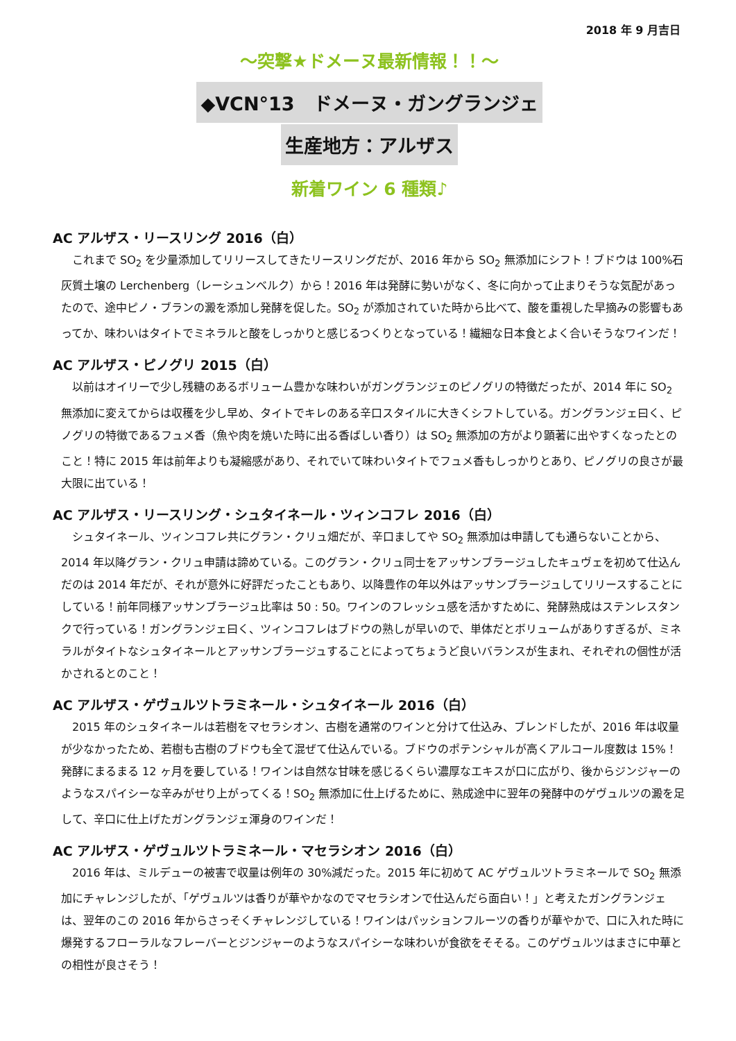2018 年 9 月吉日
～突撃★ドメーヌ最新情報！！～
◆VCN°13　ドメーヌ・ガングランジェ
生産地方：アルザス
新着ワイン 6 種類♪
AC アルザス・リースリング 2016（白）
これまで SO<sub>2</sub> を少量添加してリリースしてきたリースリングだが、2016 年から SO<sub>2</sub> 無添加にシフト！ブドウは 100%石灰質土壌の Lerchenberg（レーシュンベルク）から！2016 年は発酵に勢いがなく、冬に向かって止まりそうな気配があったので、途中ピノ・ブランの澱を添加し発酵を促した。SO<sub>2</sub> が添加されていた時から比べて、酸を重視した早摘みの影響もあってか、味わいはタイトでミネラルと酸をしっかりと感じるつくりとなっている！繊細な日本食とよく合いそうなワインだ！
AC アルザス・ピノグリ 2015（白）
以前はオイリーで少し残糖のあるボリューム豊かな味わいがガングランジェのピノグリの特徴だったが、2014 年に SO<sub>2</sub> 無添加に変えてからは収穫を少し早め、タイトでキレのある辛口スタイルに大きくシフトしている。ガングランジェ曰く、ピノグリの特徴であるフュメ香（魚や肉を焼いた時に出る香ばしい香り）は SO<sub>2</sub> 無添加の方がより顕著に出やすくなったとのこと！特に 2015 年は前年よりも凝縮感があり、それでいて味わいタイトでフュメ香もしっかりとあり、ピノグリの良さが最大限に出ている！
AC アルザス・リースリング・シュタイネール・ツィンコフレ 2016（白）
シュタイネール、ツィンコフレ共にグラン・クリュ畑だが、辛口ましてや SO<sub>2</sub> 無添加は申請しても通らないことから、2014 年以降グラン・クリュ申請は諦めている。このグラン・クリュ同士をアッサンブラージュしたキュヴェを初めて仕込んだのは 2014 年だが、それが意外に好評だったこともあり、以降豊作の年以外はアッサンブラージュしてリリースすることにしている！前年同様アッサンブラージュ比率は 50 : 50。ワインのフレッシュ感を活かすために、発酵熟成はステンレスタンクで行っている！ガングランジェ曰く、ツィンコフレはブドウの熟しが早いので、単体だとボリュームがありすぎるが、ミネラルがタイトなシュタイネールとアッサンブラージュすることによってちょうど良いバランスが生まれ、それぞれの個性が活かされるとのこと！
AC アルザス・ゲヴュルツトラミネール・シュタイネール 2016（白）
2015 年のシュタイネールは若樹をマセラシオン、古樹を通常のワインと分けて仕込み、ブレンドしたが、2016 年は収量が少なかったため、若樹も古樹のブドウも全て混ぜて仕込んでいる。ブドウのポテンシャルが高くアルコール度数は 15%！発酵にまるまる 12 ヶ月を要している！ワインは自然な甘味を感じるくらい濃厚なエキスが口に広がり、後からジンジャーのようなスパイシーな辛みがせり上がってくる！SO<sub>2</sub> 無添加に仕上げるために、熟成途中に翌年の発酵中のゲヴュルツの澱を足して、辛口に仕上げたガングランジェ渾身のワインだ！
AC アルザス・ゲヴュルツトラミネール・マセラシオン 2016（白）
2016 年は、ミルデューの被害で収量は例年の 30%減だった。2015 年に初めて AC ゲヴュルツトラミネールで SO<sub>2</sub> 無添加にチャレンジしたが、「ゲヴュルツは香りが華やかなのでマセラシオンで仕込んだら面白い！」と考えたガングランジェは、翌年のこの 2016 年からさっそくチャレンジしている！ワインはパッションフルーツの香りが華やかで、口に入れた時に爆発するフローラルなフレーバーとジンジャーのようなスパイシーな味わいが食欲をそそる。このゲヴュルツはまさに中華との相性が良さそう！